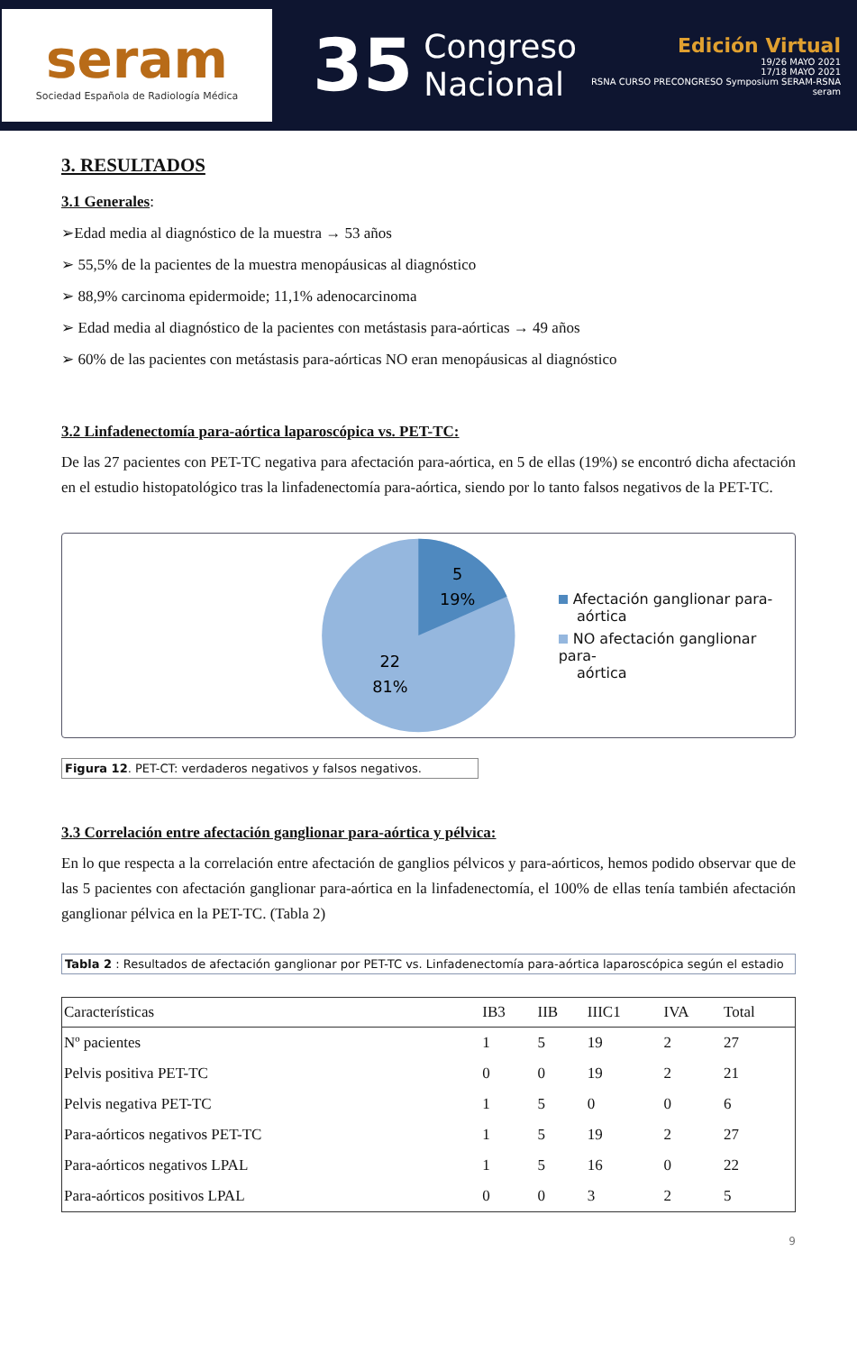seram
Sociedad Española de Radiología Médica
35
Congreso
Nacional
Edición Virtual
19/26 MAYO 2021
17/18 MAYO 2021
RSNA CURSO PRECONGRESO Symposium SERAM-RSNA
seram
3. RESULTADOS
3.1 Generales:
➢Edad media al diagnóstico de la muestra → 53 años
➢ 55,5% de la pacientes de la muestra menopáusicas al diagnóstico
➢ 88,9% carcinoma epidermoide; 11,1% adenocarcinoma
➢ Edad media al diagnóstico de la pacientes con metástasis para-aórticas → 49 años
➢ 60% de las pacientes con metástasis para-aórticas NO eran menopáusicas al diagnóstico
3.2 Linfadenectomía para-aórtica laparoscópica vs. PET-TC:
De las 27 pacientes con PET-TC negativa para afectación para-aórtica, en 5 de ellas (19%) se encontró dicha afectación en el estudio histopatológico tras la linfadenectomía para-aórtica, siendo por lo tanto falsos negativos de la PET-TC.
5
19%
22
81%
Afectación ganglionar para-
aórtica
NO afectación ganglionar para-
aórtica
Figura 12. PET-CT: verdaderos negativos y falsos negativos.
3.3 Correlación entre afectación ganglionar para-aórtica y pélvica:
En lo que respecta a la correlación entre afectación de ganglios pélvicos y para-aórticos, hemos podido observar que de las 5 pacientes con afectación ganglionar para-aórtica en la linfadenectomía, el 100% de ellas tenía también afectación ganglionar pélvica en la PET-TC. (Tabla 2)
Tabla 2 : Resultados de afectación ganglionar por PET-TC vs. Linfadenectomía para-aórtica laparoscópica según el estadio
| Características | IB3 | IIB | IIIC1 | IVA | Total |
| --- | --- | --- | --- | --- | --- |
| Nº pacientes | 1 | 5 | 19 | 2 | 27 |
| Pelvis positiva PET-TC | 0 | 0 | 19 | 2 | 21 |
| Pelvis negativa PET-TC | 1 | 5 | 0 | 0 | 6 |
| Para-aórticos negativos PET-TC | 1 | 5 | 19 | 2 | 27 |
| Para-aórticos negativos LPAL | 1 | 5 | 16 | 0 | 22 |
| Para-aórticos positivos LPAL | 0 | 0 | 3 | 2 | 5 |
9